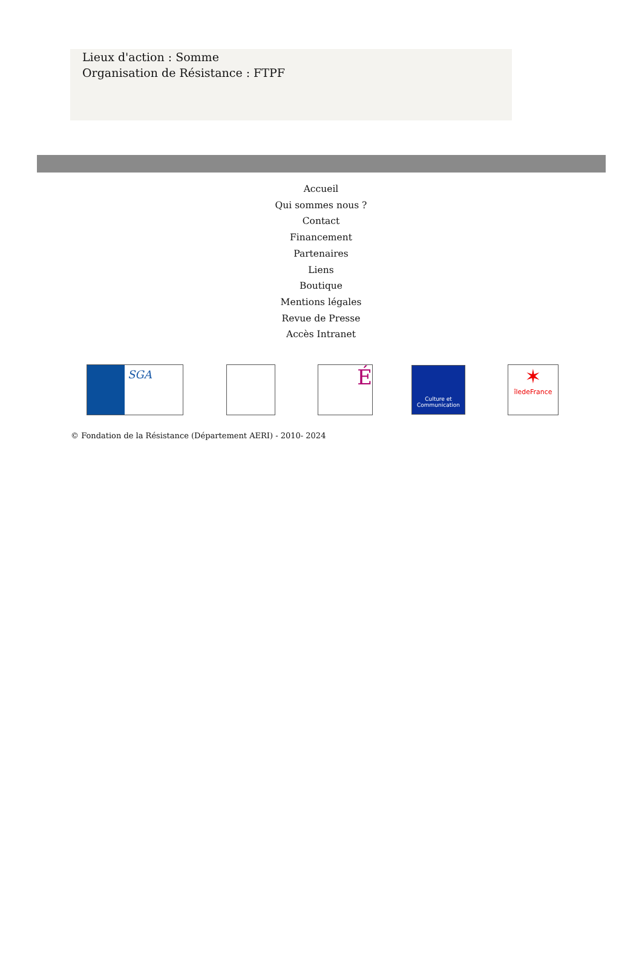Lieux d'action : Somme
Organisation de Résistance : FTPF
Accueil
Qui sommes nous ?
Contact
Financement
Partenaires
Liens
Boutique
Mentions légales
Revue de Presse
Accès Intranet
SGA
É
Culture et Communication
✶
îledeFrance
© Fondation de la Résistance (Département AERI) - 2010- 2024